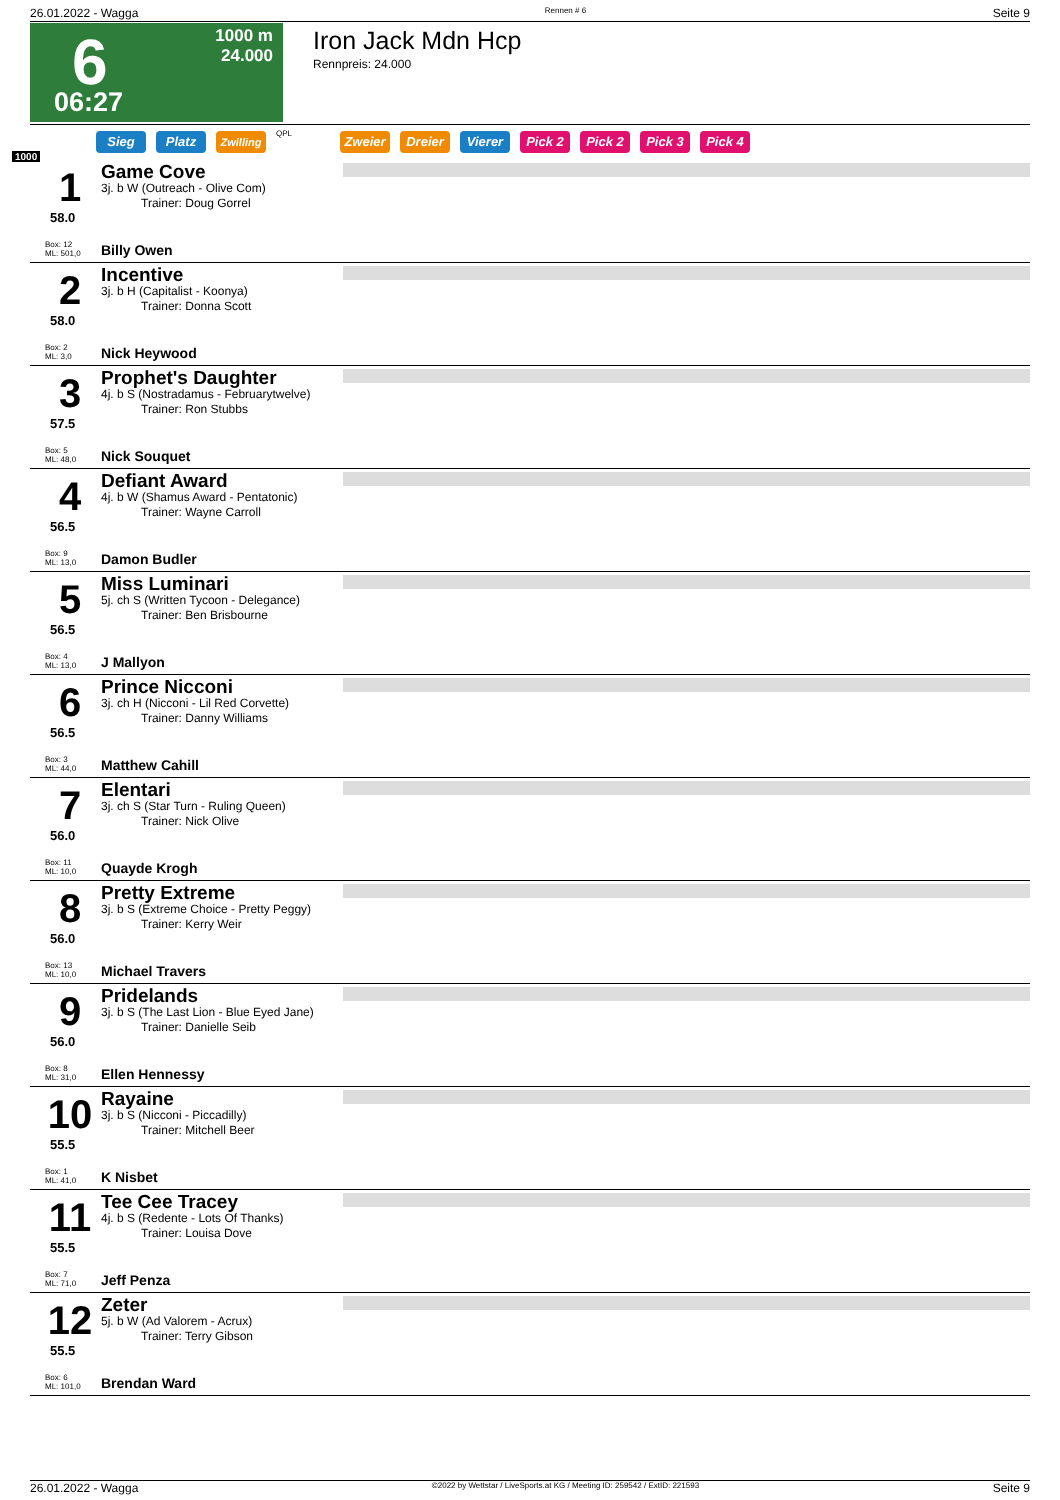26.01.2022 - Wagga Rennen # 6 Seite 9
6
06:27
1000 m
24.000
Iron Jack Mdn Hcp
Rennpreis: 24.000
Sieg Platz Zwilling QPL Zweier Dreier Vierer Pick 2 Pick 2 Pick 3 Pick 4
1000
1
58.0
Box: 12
ML: 501,0
Game Cove
3j. b W (Outreach - Olive Com)
Trainer: Doug Gorrel
Billy Owen
2
58.0
Box: 2
ML: 3,0
Incentive
3j. b H (Capitalist - Koonya)
Trainer: Donna Scott
Nick Heywood
3
57.5
Box: 5
ML: 48,0
Prophet's Daughter
4j. b S (Nostradamus - Februarytwelve)
Trainer: Ron Stubbs
Nick Souquet
4
56.5
Box: 9
ML: 13,0
Defiant Award
4j. b W (Shamus Award - Pentatonic)
Trainer: Wayne Carroll
Damon Budler
5
56.5
Box: 4
ML: 13,0
Miss Luminari
5j. ch S (Written Tycoon - Delegance)
Trainer: Ben Brisbourne
J Mallyon
6
56.5
Box: 3
ML: 44,0
Prince Nicconi
3j. ch H (Nicconi - Lil Red Corvette)
Trainer: Danny Williams
Matthew Cahill
7
56.0
Box: 11
ML: 10,0
Elentari
3j. ch S (Star Turn - Ruling Queen)
Trainer: Nick Olive
Quayde Krogh
8
56.0
Box: 13
ML: 10,0
Pretty Extreme
3j. b S (Extreme Choice - Pretty Peggy)
Trainer: Kerry Weir
Michael Travers
9
56.0
Box: 8
ML: 31,0
Pridelands
3j. b S (The Last Lion - Blue Eyed Jane)
Trainer: Danielle Seib
Ellen Hennessy
10
55.5
Box: 1
ML: 41,0
Rayaine
3j. b S (Nicconi - Piccadilly)
Trainer: Mitchell Beer
K Nisbet
11
55.5
Box: 7
ML: 71,0
Tee Cee Tracey
4j. b S (Redente - Lots Of Thanks)
Trainer: Louisa Dove
Jeff Penza
12
55.5
Box: 6
ML: 101,0
Zeter
5j. b W (Ad Valorem - Acrux)
Trainer: Terry Gibson
Brendan Ward
26.01.2022 - Wagga ©2022 by Wettstar / LiveSports.at KG / Meeting ID: 259542 / ExtID: 221593 Seite 9